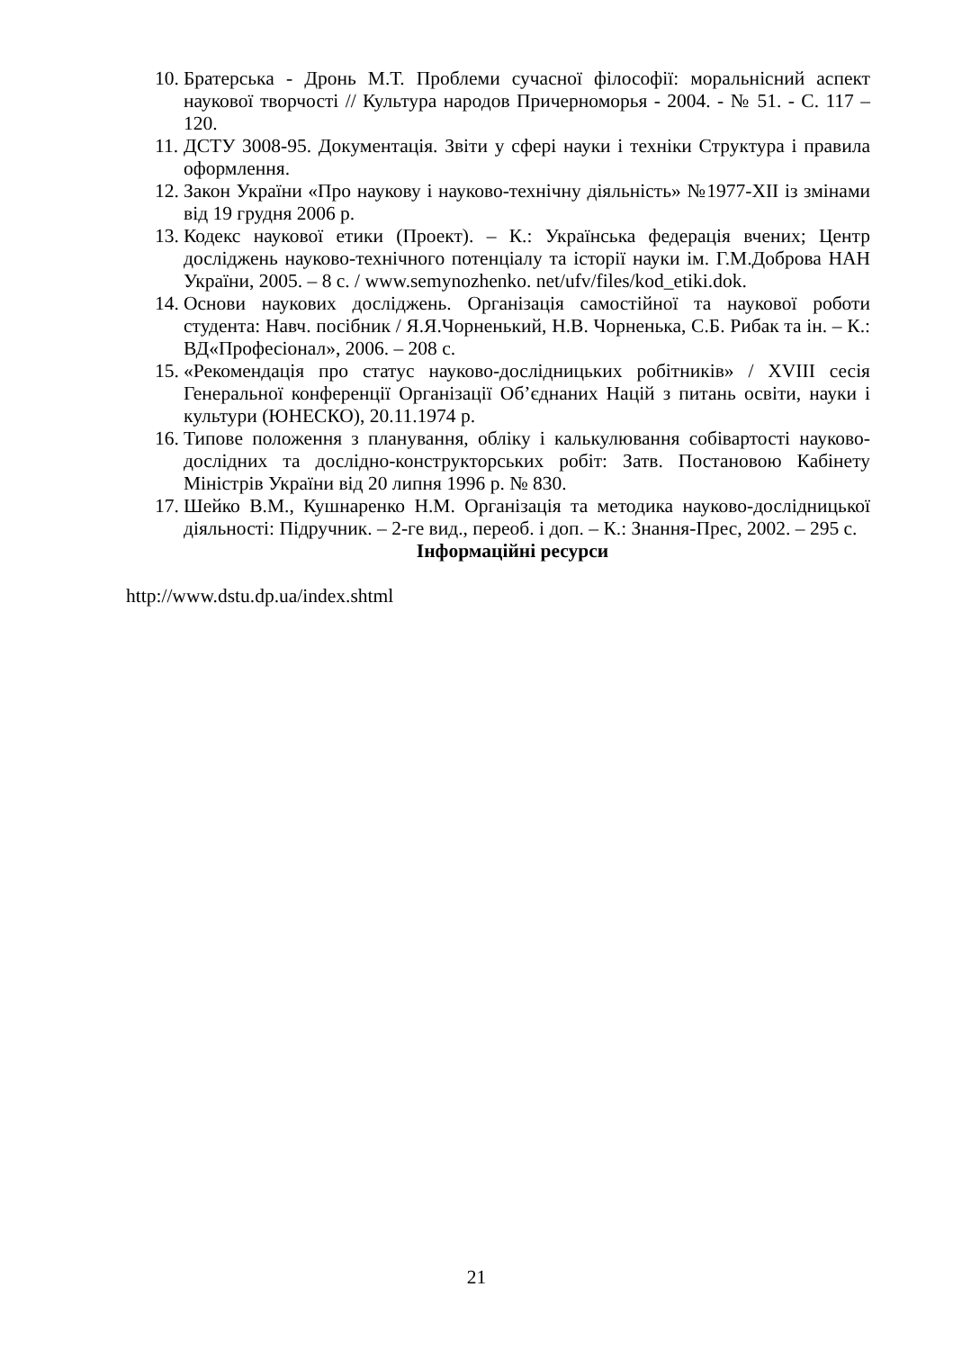10. Братерська - Дронь М.Т. Проблеми сучасної філософії: моральнісний аспект наукової творчості // Культура народов Причерноморья - 2004. - № 51. - С. 117 – 120.
11. ДСТУ 3008-95. Документація. Звіти у сфері науки і техніки Структура і правила оформлення.
12. Закон України «Про наукову і науково-технічну діяльність» №1977-ХІІ із змінами від 19 грудня 2006 р.
13. Кодекс наукової етики (Проект). – К.: Українська федерація вчених; Центр досліджень науково-технічного потенціалу та історії науки ім. Г.М.Доброва НАН України, 2005. – 8 с. / www.semynozhenko. net/ufv/files/kod_etiki.dok.
14. Основи наукових досліджень. Організація самостійної та наукової роботи студента: Навч. посібник / Я.Я.Чорненький, Н.В. Чорненька, С.Б. Рибак та ін. – К.: ВД«Професіонал», 2006. – 208 с.
15. «Рекомендація про статус науково-дослідницьких робітників» / XVIII сесія Генеральної конференції Організації Об’єднаних Націй з питань освіти, науки і культури (ЮНЕСКО), 20.11.1974 р.
16. Типове положення з планування, обліку і калькулювання собівартості науково-дослідних та дослідно-конструкторських робіт: Затв. Постановою Кабінету Міністрів України від 20 липня 1996 р. № 830.
17. Шейко В.М., Кушнаренко Н.М. Організація та методика науково-дослідницької діяльності: Підручник. – 2-ге вид., переоб. і доп. – К.: Знання-Прес, 2002. – 295 с.
Інформаційні ресурси
http://www.dstu.dp.ua/index.shtml
21